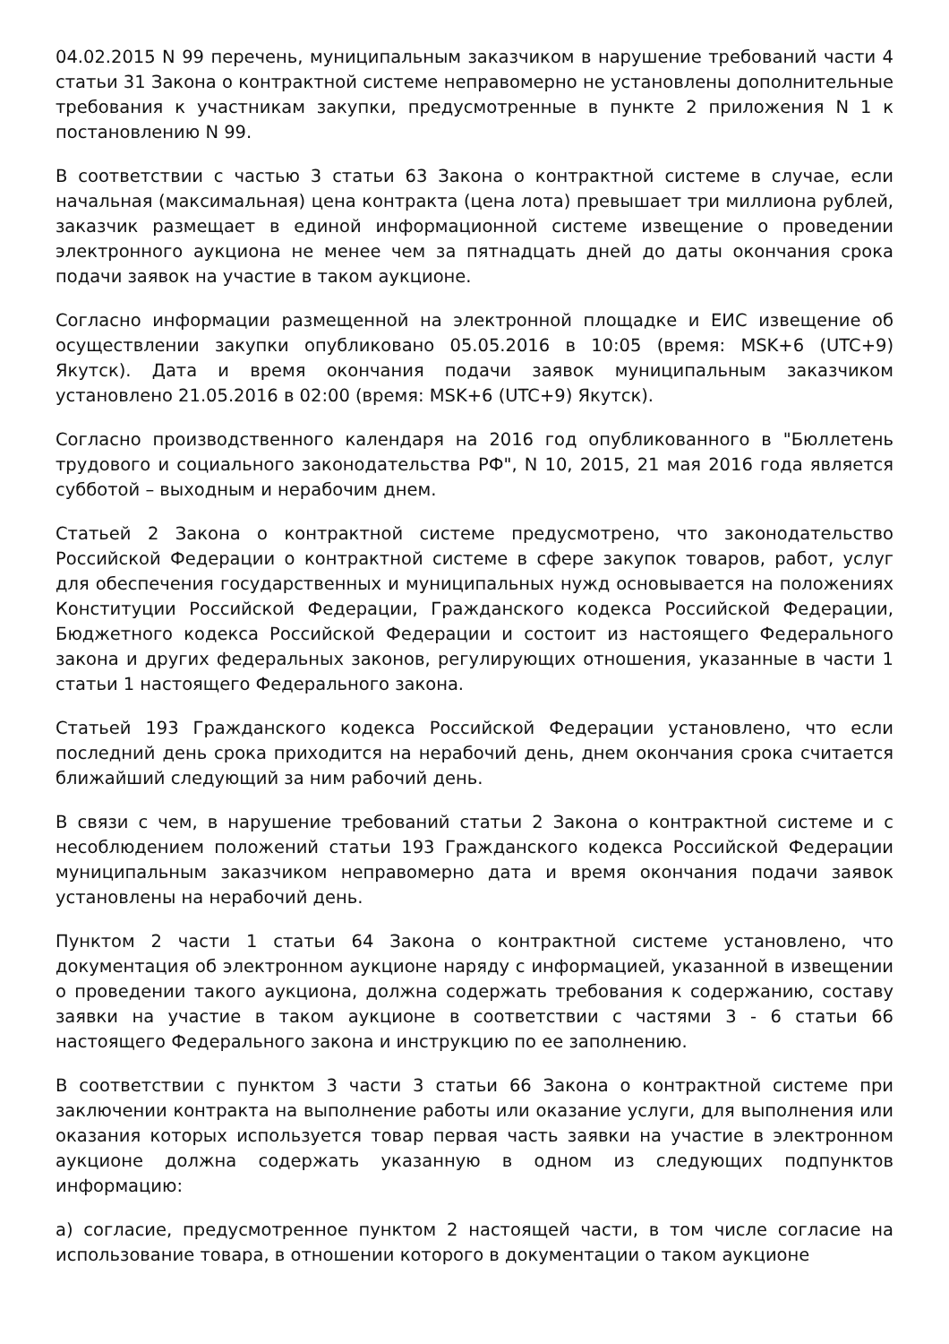04.02.2015 N 99 перечень, муниципальным заказчиком в нарушение требований части 4 статьи 31 Закона о контрактной системе неправомерно не установлены дополнительные требования к участникам закупки, предусмотренные в пункте 2 приложения N 1 к постановлению N 99.
В соответствии с частью 3 статьи 63 Закона о контрактной системе в случае, если начальная (максимальная) цена контракта (цена лота) превышает три миллиона рублей, заказчик размещает в единой информационной системе извещение о проведении электронного аукциона не менее чем за пятнадцать дней до даты окончания срока подачи заявок на участие в таком аукционе.
Согласно информации размещенной на электронной площадке и ЕИС извещение об осуществлении закупки опубликовано 05.05.2016 в 10:05 (время: MSK+6 (UTC+9) Якутск). Дата и время окончания подачи заявок муниципальным заказчиком установлено 21.05.2016 в 02:00 (время: MSK+6 (UTC+9) Якутск).
Согласно производственного календаря на 2016 год опубликованного в "Бюллетень трудового и социального законодательства РФ", N 10, 2015, 21 мая 2016 года является субботой – выходным и нерабочим днем.
Статьей 2 Закона о контрактной системе предусмотрено, что законодательство Российской Федерации о контрактной системе в сфере закупок товаров, работ, услуг для обеспечения государственных и муниципальных нужд основывается на положениях Конституции Российской Федерации, Гражданского кодекса Российской Федерации, Бюджетного кодекса Российской Федерации и состоит из настоящего Федерального закона и других федеральных законов, регулирующих отношения, указанные в части 1 статьи 1 настоящего Федерального закона.
Статьей 193 Гражданского кодекса Российской Федерации установлено, что если последний день срока приходится на нерабочий день, днем окончания срока считается ближайший следующий за ним рабочий день.
В связи с чем, в нарушение требований статьи 2 Закона о контрактной системе и с несоблюдением положений статьи 193 Гражданского кодекса Российской Федерации муниципальным заказчиком неправомерно дата и время окончания подачи заявок установлены на нерабочий день.
Пунктом 2 части 1 статьи 64 Закона о контрактной системе установлено, что документация об электронном аукционе наряду с информацией, указанной в извещении о проведении такого аукциона, должна содержать требования к содержанию, составу заявки на участие в таком аукционе в соответствии с частями 3 - 6 статьи 66 настоящего Федерального закона и инструкцию по ее заполнению.
В соответствии с пунктом 3 части 3 статьи 66 Закона о контрактной системе при заключении контракта на выполнение работы или оказание услуги, для выполнения или оказания которых используется товар первая часть заявки на участие в электронном аукционе должна содержать указанную в одном из следующих подпунктов информацию:
а) согласие, предусмотренное пунктом 2 настоящей части, в том числе согласие на использование товара, в отношении которого в документации о таком аукционе